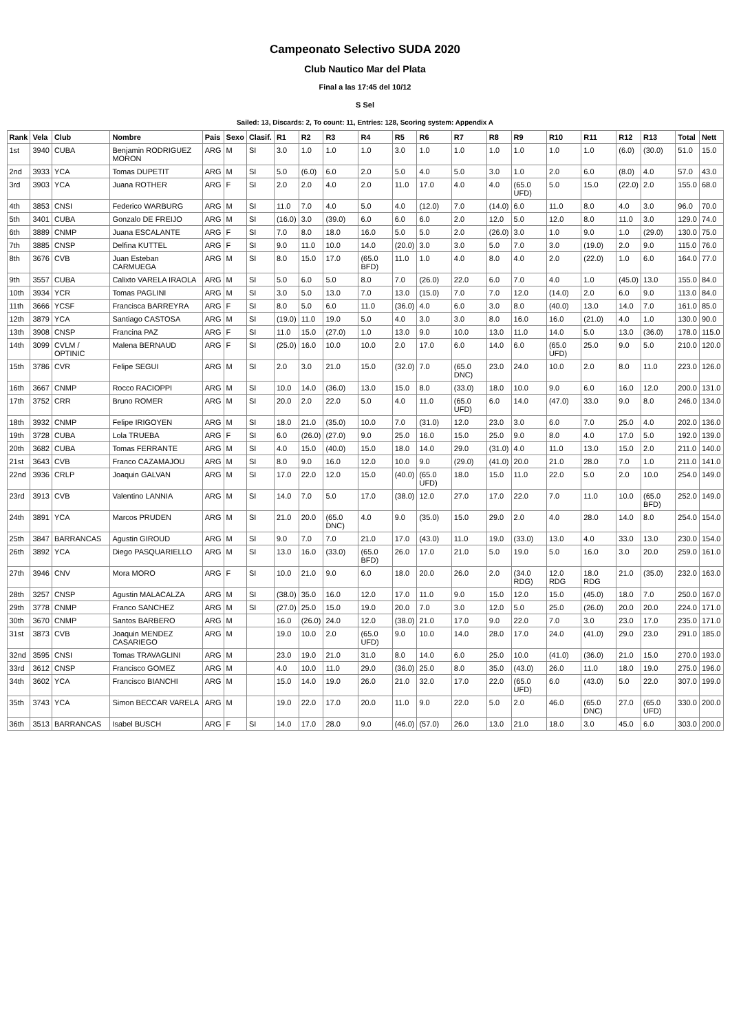Campeonato Selectivo SUDA 2020
Club Nautico Mar del Plata
Final a las 17:45 del 10/12
S Sel
Sailed: 13, Discards: 2, To count: 11, Entries: 128, Scoring system: Appendix A
| Rank | Vela | Club | Nombre | Pais | Sexo | Clasif. | R1 | R2 | R3 | R4 | R5 | R6 | R7 | R8 | R9 | R10 | R11 | R12 | R13 | Total | Nett |
| --- | --- | --- | --- | --- | --- | --- | --- | --- | --- | --- | --- | --- | --- | --- | --- | --- | --- | --- | --- | --- | --- |
| 1st | 3940 | CUBA | Benjamin RODRIGUEZ MORON | ARG | M | SI | 3.0 | 1.0 | 1.0 | 1.0 | 3.0 | 1.0 | 1.0 | 1.0 | 1.0 | 1.0 | 1.0 | (6.0) | (30.0) | 51.0 | 15.0 |
| 2nd | 3933 | YCA | Tomas DUPETIT | ARG | M | SI | 5.0 | (6.0) | 6.0 | 2.0 | 5.0 | 4.0 | 5.0 | 3.0 | 1.0 | 2.0 | 6.0 | (8.0) | 4.0 | 57.0 | 43.0 |
| 3rd | 3903 | YCA | Juana ROTHER | ARG | F | SI | 2.0 | 2.0 | 4.0 | 2.0 | 11.0 | 17.0 | 4.0 | 4.0 | (65.0 UFD) | 5.0 | 15.0 | (22.0) | 2.0 | 155.0 | 68.0 |
| 4th | 3853 | CNSI | Federico WARBURG | ARG | M | SI | 11.0 | 7.0 | 4.0 | 5.0 | 4.0 | (12.0) | 7.0 | (14.0) | 6.0 | 11.0 | 8.0 | 4.0 | 3.0 | 96.0 | 70.0 |
| 5th | 3401 | CUBA | Gonzalo DE FREIJO | ARG | M | SI | (16.0) | 3.0 | (39.0) | 6.0 | 6.0 | 6.0 | 2.0 | 12.0 | 5.0 | 12.0 | 8.0 | 11.0 | 3.0 | 129.0 | 74.0 |
| 6th | 3889 | CNMP | Juana ESCALANTE | ARG | F | SI | 7.0 | 8.0 | 18.0 | 16.0 | 5.0 | 5.0 | 2.0 | (26.0) | 3.0 | 1.0 | 9.0 | 1.0 | (29.0) | 130.0 | 75.0 |
| 7th | 3885 | CNSP | Delfina KUTTEL | ARG | F | SI | 9.0 | 11.0 | 10.0 | 14.0 | (20.0) | 3.0 | 3.0 | 5.0 | 7.0 | 3.0 | (19.0) | 2.0 | 9.0 | 115.0 | 76.0 |
| 8th | 3676 | CVB | Juan Esteban CARMUEGA | ARG | M | SI | 8.0 | 15.0 | 17.0 | (65.0 BFD) | 11.0 | 1.0 | 4.0 | 8.0 | 4.0 | 2.0 | (22.0) | 1.0 | 6.0 | 164.0 | 77.0 |
| 9th | 3557 | CUBA | Calixto VARELA IRAOLA | ARG | M | SI | 5.0 | 6.0 | 5.0 | 8.0 | 7.0 | (26.0) | 22.0 | 6.0 | 7.0 | 4.0 | 1.0 | (45.0) | 13.0 | 155.0 | 84.0 |
| 10th | 3934 | YCR | Tomas PAGLINI | ARG | M | SI | 3.0 | 5.0 | 13.0 | 7.0 | 13.0 | (15.0) | 7.0 | 7.0 | 12.0 | (14.0) | 2.0 | 6.0 | 9.0 | 113.0 | 84.0 |
| 11th | 3666 | YCSF | Francisca BARREYRA | ARG | F | SI | 8.0 | 5.0 | 6.0 | 11.0 | (36.0) | 4.0 | 6.0 | 3.0 | 8.0 | (40.0) | 13.0 | 14.0 | 7.0 | 161.0 | 85.0 |
| 12th | 3879 | YCA | Santiago CASTOSA | ARG | M | SI | (19.0) | 11.0 | 19.0 | 5.0 | 4.0 | 3.0 | 3.0 | 8.0 | 16.0 | 16.0 | (21.0) | 4.0 | 1.0 | 130.0 | 90.0 |
| 13th | 3908 | CNSP | Francina PAZ | ARG | F | SI | 11.0 | 15.0 | (27.0) | 1.0 | 13.0 | 9.0 | 10.0 | 13.0 | 11.0 | 14.0 | 5.0 | 13.0 | (36.0) | 178.0 | 115.0 |
| 14th | 3099 | CVLM / OPTINIC | Malena BERNAUD | ARG | F | SI | (25.0) | 16.0 | 10.0 | 10.0 | 2.0 | 17.0 | 6.0 | 14.0 | 6.0 | (65.0 UFD) | 25.0 | 9.0 | 5.0 | 210.0 | 120.0 |
| 15th | 3786 | CVR | Felipe SEGUI | ARG | M | SI | 2.0 | 3.0 | 21.0 | 15.0 | (32.0) | 7.0 | (65.0 DNC) | 23.0 | 24.0 | 10.0 | 2.0 | 8.0 | 11.0 | 223.0 | 126.0 |
| 16th | 3667 | CNMP | Rocco RACIOPPI | ARG | M | SI | 10.0 | 14.0 | (36.0) | 13.0 | 15.0 | 8.0 | (33.0) | 18.0 | 10.0 | 9.0 | 6.0 | 16.0 | 12.0 | 200.0 | 131.0 |
| 17th | 3752 | CRR | Bruno ROMER | ARG | M | SI | 20.0 | 2.0 | 22.0 | 5.0 | 4.0 | 11.0 | (65.0 UFD) | 6.0 | 14.0 | (47.0) | 33.0 | 9.0 | 8.0 | 246.0 | 134.0 |
| 18th | 3932 | CNMP | Felipe IRIGOYEN | ARG | M | SI | 18.0 | 21.0 | (35.0) | 10.0 | 7.0 | (31.0) | 12.0 | 23.0 | 3.0 | 6.0 | 7.0 | 25.0 | 4.0 | 202.0 | 136.0 |
| 19th | 3728 | CUBA | Lola TRUEBA | ARG | F | SI | 6.0 | (26.0) | (27.0) | 9.0 | 25.0 | 16.0 | 15.0 | 25.0 | 9.0 | 8.0 | 4.0 | 17.0 | 5.0 | 192.0 | 139.0 |
| 20th | 3682 | CUBA | Tomas FERRANTE | ARG | M | SI | 4.0 | 15.0 | (40.0) | 15.0 | 18.0 | 14.0 | 29.0 | (31.0) | 4.0 | 11.0 | 13.0 | 15.0 | 2.0 | 211.0 | 140.0 |
| 21st | 3643 | CVB | Franco CAZAMAJOU | ARG | M | SI | 8.0 | 9.0 | 16.0 | 12.0 | 10.0 | 9.0 | (29.0) | (41.0) | 20.0 | 21.0 | 28.0 | 7.0 | 1.0 | 211.0 | 141.0 |
| 22nd | 3936 | CRLP | Joaquin GALVAN | ARG | M | SI | 17.0 | 22.0 | 12.0 | 15.0 | (40.0) | (65.0 UFD) | 18.0 | 15.0 | 11.0 | 22.0 | 5.0 | 2.0 | 10.0 | 254.0 | 149.0 |
| 23rd | 3913 | CVB | Valentino LANNIA | ARG | M | SI | 14.0 | 7.0 | 5.0 | 17.0 | (38.0) | 12.0 | 27.0 | 17.0 | 22.0 | 7.0 | 11.0 | 10.0 | (65.0 BFD) | 252.0 | 149.0 |
| 24th | 3891 | YCA | Marcos PRUDEN | ARG | M | SI | 21.0 | 20.0 | (65.0 DNC) | 4.0 | 9.0 | (35.0) | 15.0 | 29.0 | 2.0 | 4.0 | 28.0 | 14.0 | 8.0 | 254.0 | 154.0 |
| 25th | 3847 | BARRANCAS | Agustin GIROUD | ARG | M | SI | 9.0 | 7.0 | 7.0 | 21.0 | 17.0 | (43.0) | 11.0 | 19.0 | (33.0) | 13.0 | 4.0 | 33.0 | 13.0 | 230.0 | 154.0 |
| 26th | 3892 | YCA | Diego PASQUARIELLO | ARG | M | SI | 13.0 | 16.0 | (33.0) | (65.0 BFD) | 26.0 | 17.0 | 21.0 | 5.0 | 19.0 | 5.0 | 16.0 | 3.0 | 20.0 | 259.0 | 161.0 |
| 27th | 3946 | CNV | Mora MORO | ARG | F | SI | 10.0 | 21.0 | 9.0 | 6.0 | 18.0 | 20.0 | 26.0 | 2.0 | (34.0 RDG) | 12.0 RDG | 18.0 RDG | 21.0 | (35.0) | 232.0 | 163.0 |
| 28th | 3257 | CNSP | Agustin MALACALZA | ARG | M | SI | (38.0) | 35.0 | 16.0 | 12.0 | 17.0 | 11.0 | 9.0 | 15.0 | 12.0 | 15.0 | (45.0) | 18.0 | 7.0 | 250.0 | 167.0 |
| 29th | 3778 | CNMP | Franco SANCHEZ | ARG | M | SI | (27.0) | 25.0 | 15.0 | 19.0 | 20.0 | 7.0 | 3.0 | 12.0 | 5.0 | 25.0 | (26.0) | 20.0 | 20.0 | 224.0 | 171.0 |
| 30th | 3670 | CNMP | Santos BARBERO | ARG | M | | 16.0 | (26.0) | 24.0 | 12.0 | (38.0) | 21.0 | 17.0 | 9.0 | 22.0 | 7.0 | 3.0 | 23.0 | 17.0 | 235.0 | 171.0 |
| 31st | 3873 | CVB | Joaquin MENDEZ CASARIEGO | ARG | M | | 19.0 | 10.0 | 2.0 | (65.0 UFD) | 9.0 | 10.0 | 14.0 | 28.0 | 17.0 | 24.0 | (41.0) | 29.0 | 23.0 | 291.0 | 185.0 |
| 32nd | 3595 | CNSI | Tomas TRAVAGLINI | ARG | M | | 23.0 | 19.0 | 21.0 | 31.0 | 8.0 | 14.0 | 6.0 | 25.0 | 10.0 | (41.0) | (36.0) | 21.0 | 15.0 | 270.0 | 193.0 |
| 33rd | 3612 | CNSP | Francisco GOMEZ | ARG | M | | 4.0 | 10.0 | 11.0 | 29.0 | (36.0) | 25.0 | 8.0 | 35.0 | (43.0) | 26.0 | 11.0 | 18.0 | 19.0 | 275.0 | 196.0 |
| 34th | 3602 | YCA | Francisco BIANCHI | ARG | M | | 15.0 | 14.0 | 19.0 | 26.0 | 21.0 | 32.0 | 17.0 | 22.0 | (65.0 UFD) | 6.0 | (43.0) | 5.0 | 22.0 | 307.0 | 199.0 |
| 35th | 3743 | YCA | Simon BECCAR VARELA | ARG | M | | 19.0 | 22.0 | 17.0 | 20.0 | 11.0 | 9.0 | 22.0 | 5.0 | 2.0 | 46.0 | (65.0 DNC) | 27.0 | (65.0 UFD) | 330.0 | 200.0 |
| 36th | 3513 | BARRANCAS | Isabel BUSCH | ARG | F | SI | 14.0 | 17.0 | 28.0 | 9.0 | (46.0) | (57.0) | 26.0 | 13.0 | 21.0 | 18.0 | 3.0 | 45.0 | 6.0 | 303.0 | 200.0 |